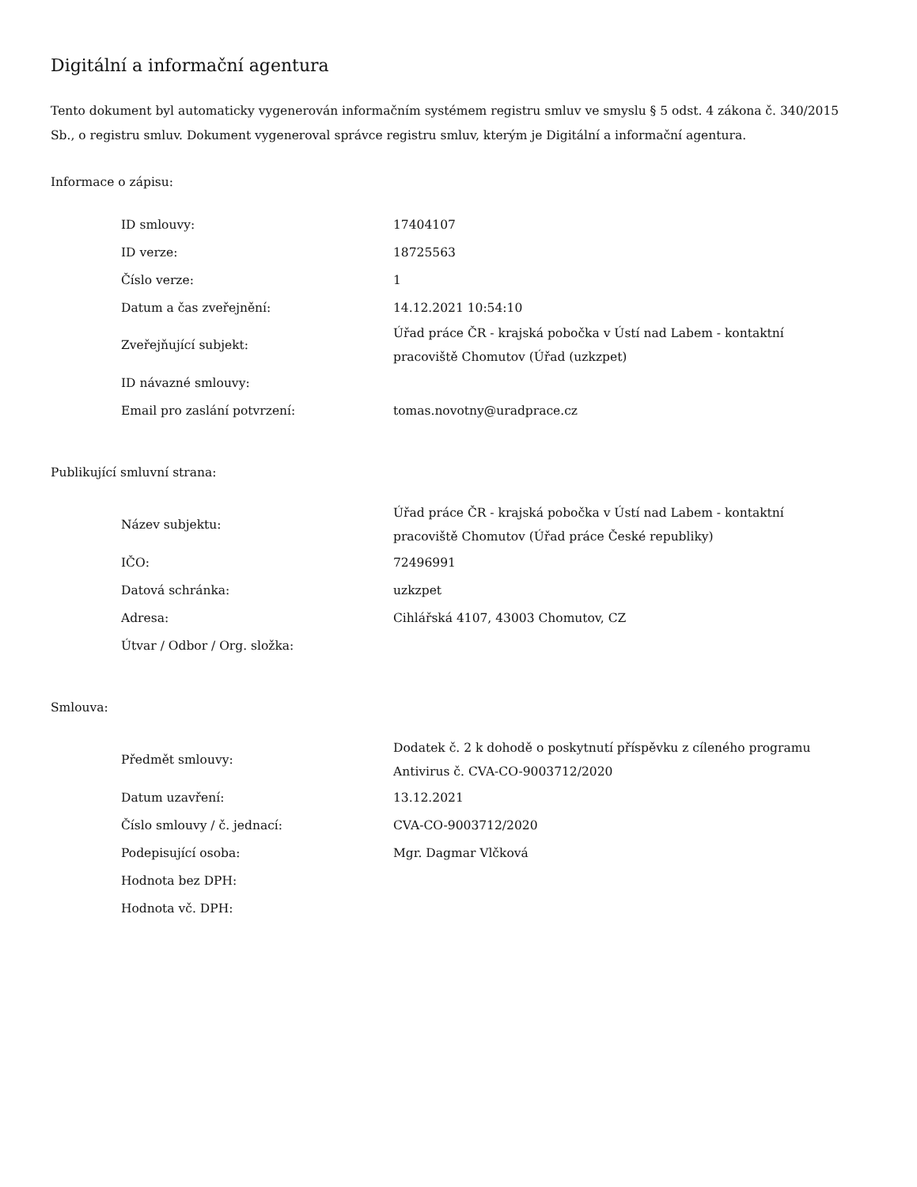Digitální a informační agentura
Tento dokument byl automaticky vygenerován informačním systémem registru smluv ve smyslu § 5 odst. 4 zákona č. 340/2015 Sb., o registru smluv. Dokument vygeneroval správce registru smluv, kterým je Digitální a informační agentura.
Informace o zápisu:
| ID smlouvy: | 17404107 |
| ID verze: | 18725563 |
| Číslo verze: | 1 |
| Datum a čas zveřejnění: | 14.12.2021 10:54:10 |
| Zveřejňující subjekt: | Úřad práce ČR - krajská pobočka v Ústí nad Labem - kontaktní pracoviště Chomutov (Úřad (uzkzpet) |
| ID návazné smlouvy: | |
| Email pro zaslání potvrzení: | tomas.novotny@uradprace.cz |
Publikující smluvní strana:
| Název subjektu: | Úřad práce ČR - krajská pobočka v Ústí nad Labem - kontaktní pracoviště Chomutov (Úřad práce České republiky) |
| IČO: | 72496991 |
| Datová schránka: | uzkzpet |
| Adresa: | Cihlářská 4107, 43003 Chomutov, CZ |
| Útvar / Odbor / Org. složka: | |
Smlouva:
| Předmět smlouvy: | Dodatek č. 2 k dohodě o poskytnutí příspěvku z cíleného programu Antivirus č. CVA-CO-9003712/2020 |
| Datum uzavření: | 13.12.2021 |
| Číslo smlouvy / č. jednací: | CVA-CO-9003712/2020 |
| Podepisující osoba: | Mgr. Dagmar Vlčková |
| Hodnota bez DPH: | |
| Hodnota vč. DPH: | |